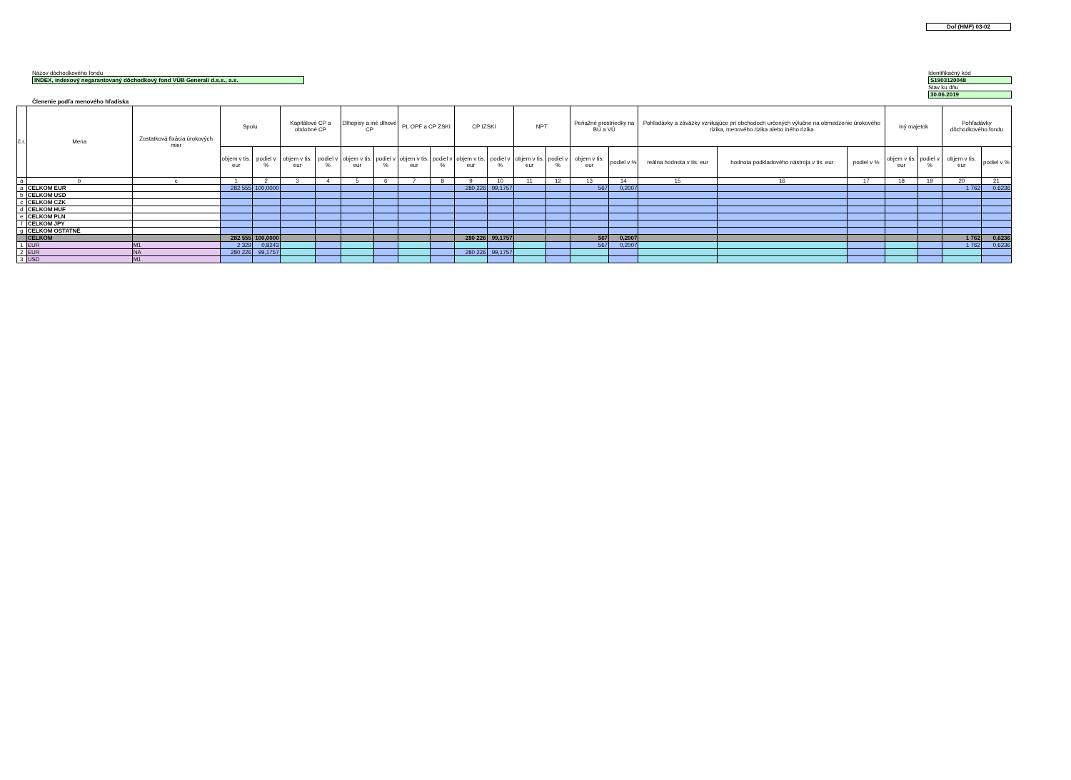Dof (HMF) 03-02
Názov dôchodkového fondu
INDEX, indexový negarantovaný dôchodkový fond VÚB Generali d.s.s., a.s.
Identifikačný kód
S1903120048
Stav ku dňu
30.06.2019
Členenie podľa menového hľadiska
| č.r. | Mena | Zostatková fixácia úrokových mier | Spolu | | Kapitálové CP a obdobné CP | | Dlhopisy a iné dlhové CP | | PL OPF a CP ZSKI | | CP IZSKI | | NPT | | Peňažné prostriedky na BÚ a VÚ | | Pohľadávky a záväzky vznikajúce pri obchodoch určených výlučne na obmedzenie úrokového rizika, menového rizika alebo iného rizika | | | Iný majetok | | Pohľadávky dôchodkového fondu | |
| --- | --- | --- | --- | --- | --- | --- | --- | --- | --- | --- | --- | --- | --- | --- | --- | --- | --- | --- | --- | --- | --- | --- | --- |
| | | | objem v tis. eur | podiel v % | objem v tis. eur | podiel v % | objem v tis. eur | podiel v % | objem v tis. eur | podiel v % | objem v tis. eur | podiel v % | objem v tis. eur | podiel v % | objem v tis. eur | podiel v % | reálna hodnota v tis. eur | hodnota podkladového nástroja v tis. eur | podiel v % | objem v tis. eur | podiel v % | objem v tis. eur | podiel v % |
| a | b | c | 1 | 2 | 3 | 4 | 5 | 6 | 7 | 8 | 9 | 10 | 11 | 12 | 13 | 14 | 15 | 16 | 17 | 18 | 19 | 20 | 21 |
| a | CELKOM EUR | | 282 555 | 100,0000 | | | | | | | 280 226 | 99,1757 | | | 567 | 0,2007 | | | | | | 1 762 | 0,6236 |
| b | CELKOM USD | | | | | | | | | | | | | | | | | | | | | | |
| c | CELKOM CZK | | | | | | | | | | | | | | | | | | | | | | |
| d | CELKOM HUF | | | | | | | | | | | | | | | | | | | | | | |
| e | CELKOM PLN | | | | | | | | | | | | | | | | | | | | | | |
| f | CELKOM JPY | | | | | | | | | | | | | | | | | | | | | | |
| g | CELKOM OSTATNÉ | | | | | | | | | | | | | | | | | | | | | | |
| | CELKOM | | 282 555 | 100,0000 | | | | | | | 280 226 | 99,1757 | | | 567 | 0,2007 | | | | | | 1 762 | 0,6236 |
| 1 | EUR | M1 | 2 329 | 0,8243 | | | | | | | | | | | 567 | 0,2007 | | | | | | 1 762 | 0,6236 |
| 2 | EUR | NA | 280 226 | 99,1757 | | | | | | | 280 226 | 99,1757 | | | | | | | | | | | |
| 3 | USD | M1 | | | | | | | | | | | | | | | | | | | | | |